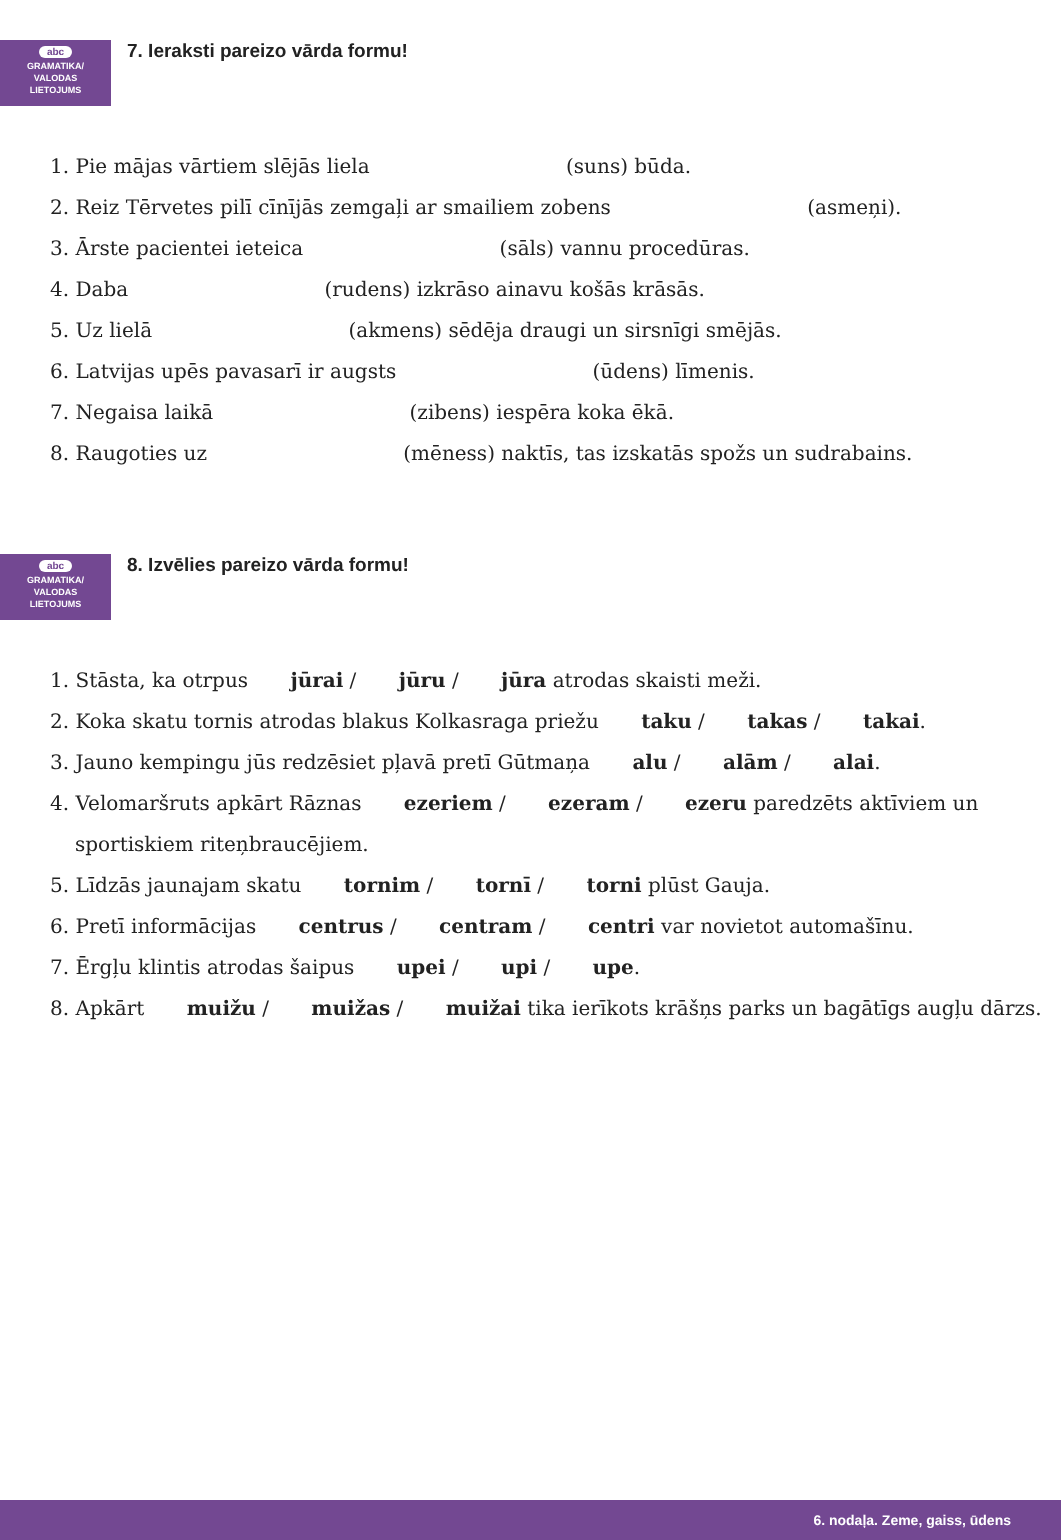abc
GRAMATIKA/
VALODAS
LIETOJUMS
7. Ieraksti pareizo vārda formu!
1. Pie mājas vārtiem slējās liela (suns) būda.
2. Reiz Tērvetes pilī cīnījās zemgaļi ar smailiem zobens (asmeņi).
3. Ārste pacientei ieteica (sāls) vannu procedūras.
4. Daba (rudens) izkrāso ainavu košās krāsās.
5. Uz lielā (akmens) sēdēja draugi un sirsnīgi smējās.
6. Latvijas upēs pavasarī ir augsts (ūdens) līmenis.
7. Negaisa laikā (zibens) iespēra koka ēkā.
8. Raugoties uz (mēness) naktīs, tas izskatās spožs un sudrabains.
abc
GRAMATIKA/
VALODAS
LIETOJUMS
8. Izvēlies pareizo vārda formu!
1. Stāsta, ka otrpus jūrai / jūru / jūra atrodas skaisti meži.
2. Koka skatu tornis atrodas blakus Kolkasraga priežu taku / takas / takai.
3. Jauno kempingu jūs redzēsiet pļavā pretī Gūtmaņa alu / alām / alai.
4. Velomaršruts apkārt Rāznas ezeriem / ezeram / ezeru paredzēts aktīviem un sportiskiem riteņbraucējiem.
5. Līdzās jaunajam skatu tornim / tornī / torni plūst Gauja.
6. Pretī informācijas centrus / centram / centri var novietot automašīnu.
7. Ērgļu klintis atrodas šaipus upei / upi / upe.
8. Apkārt muižu / muižas / muižai tika ierīkots krāšņs parks un bagātīgs augļu dārzs.
6. nodaļa. Zeme, gaiss, ūdens